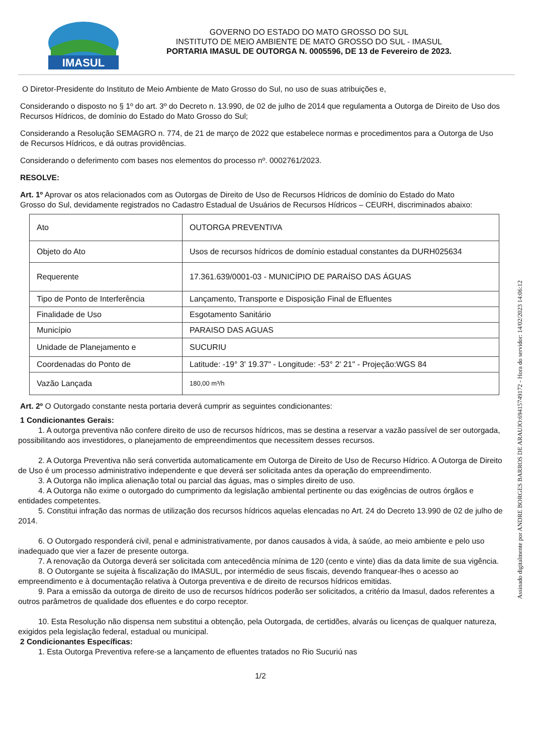IMASUL
GOVERNO DO ESTADO DO MATO GROSSO DO SUL
INSTITUTO DE MEIO AMBIENTE DE MATO GROSSO DO SUL - IMASUL
PORTARIA IMASUL DE OUTORGA N. 0005596, DE 13 de Fevereiro de 2023.
O Diretor-Presidente do Instituto de Meio Ambiente de Mato Grosso do Sul, no uso de suas atribuições e,
Considerando o disposto no § 1º do art. 3º do Decreto n. 13.990, de 02 de julho de 2014 que regulamenta a Outorga de Direito de Uso dos Recursos Hídricos, de domínio do Estado do Mato Grosso do Sul;
Considerando a Resolução SEMAGRO n. 774, de 21 de março de 2022 que estabelece normas e procedimentos para a Outorga de Uso de Recursos Hídricos, e dá outras providências.
Considerando o deferimento com bases nos elementos do processo nº. 0002761/2023.
RESOLVE:
Art. 1º Aprovar os atos relacionados com as Outorgas de Direito de Uso de Recursos Hídricos de domínio do Estado do Mato Grosso do Sul, devidamente registrados no Cadastro Estadual de Usuários de Recursos Hídricos – CEURH, discriminados abaixo:
| Ato | OUTORGA PREVENTIVA |
| Objeto do Ato | Usos de recursos hídricos de domínio estadual constantes da DURH025634 |
| Requerente | 17.361.639/0001-03 - MUNICÍPIO DE PARAÍSO DAS ÁGUAS |
| Tipo de Ponto de Interferência | Lançamento, Transporte e Disposição Final de Efluentes |
| Finalidade de Uso | Esgotamento Sanitário |
| Município | PARAISO DAS AGUAS |
| Unidade de Planejamento e | SUCURIU |
| Coordenadas do Ponto de | Latitude: -19° 3' 19.37" - Longitude: -53° 2' 21" - Projeção:WGS 84 |
| Vazão Lançada | 180,00 m³/h |
Art. 2º O Outorgado constante nesta portaria deverá cumprir as seguintes condicionantes:
1 Condicionantes Gerais:
1. A outorga preventiva não confere direito de uso de recursos hídricos, mas se destina a reservar a vazão passível de ser outorgada, possibilitando aos investidores, o planejamento de empreendimentos que necessitem desses recursos.
2. A Outorga Preventiva não será convertida automaticamente em Outorga de Direito de Uso de Recurso Hídrico. A Outorga de Direito de Uso é um processo administrativo independente e que deverá ser solicitada antes da operação do empreendimento.
3. A Outorga não implica alienação total ou parcial das águas, mas o simples direito de uso.
4. A Outorga não exime o outorgado do cumprimento da legislação ambiental pertinente ou das exigências de outros órgãos e entidades competentes.
5. Constitui infração das normas de utilização dos recursos hídricos aquelas elencadas no Art. 24 do Decreto 13.990 de 02 de julho de 2014.
6. O Outorgado responderá civil, penal e administrativamente, por danos causados à vida, à saúde, ao meio ambiente e pelo uso inadequado que vier a fazer de presente outorga.
7. A renovação da Outorga deverá ser solicitada com antecedência mínima de 120 (cento e vinte) dias da data limite de sua vigência.
8. O Outorgante se sujeita à fiscalização do IMASUL, por intermédio de seus fiscais, devendo franquear-lhes o acesso ao empreendimento e à documentação relativa à Outorga preventiva e de direito de recursos hídricos emitidas.
9. Para a emissão da outorga de direito de uso de recursos hídricos poderão ser solicitados, a critério da Imasul, dados referentes a outros parâmetros de qualidade dos efluentes e do corpo receptor.
10. Esta Resolução não dispensa nem substitui a obtenção, pela Outorgada, de certidões, alvarás ou licenças de qualquer natureza, exigidos pela legislação federal, estadual ou municipal.
2 Condicionantes Específicas:
1. Esta Outorga Preventiva refere-se a lançamento de efluentes tratados no Rio Sucuriú nas
1/2
Assinado digitalmente por ANDRE BORGES BARROS DE ARAUJO:69415749172 - Hora do servidor: 14/02/2023 14:06:12